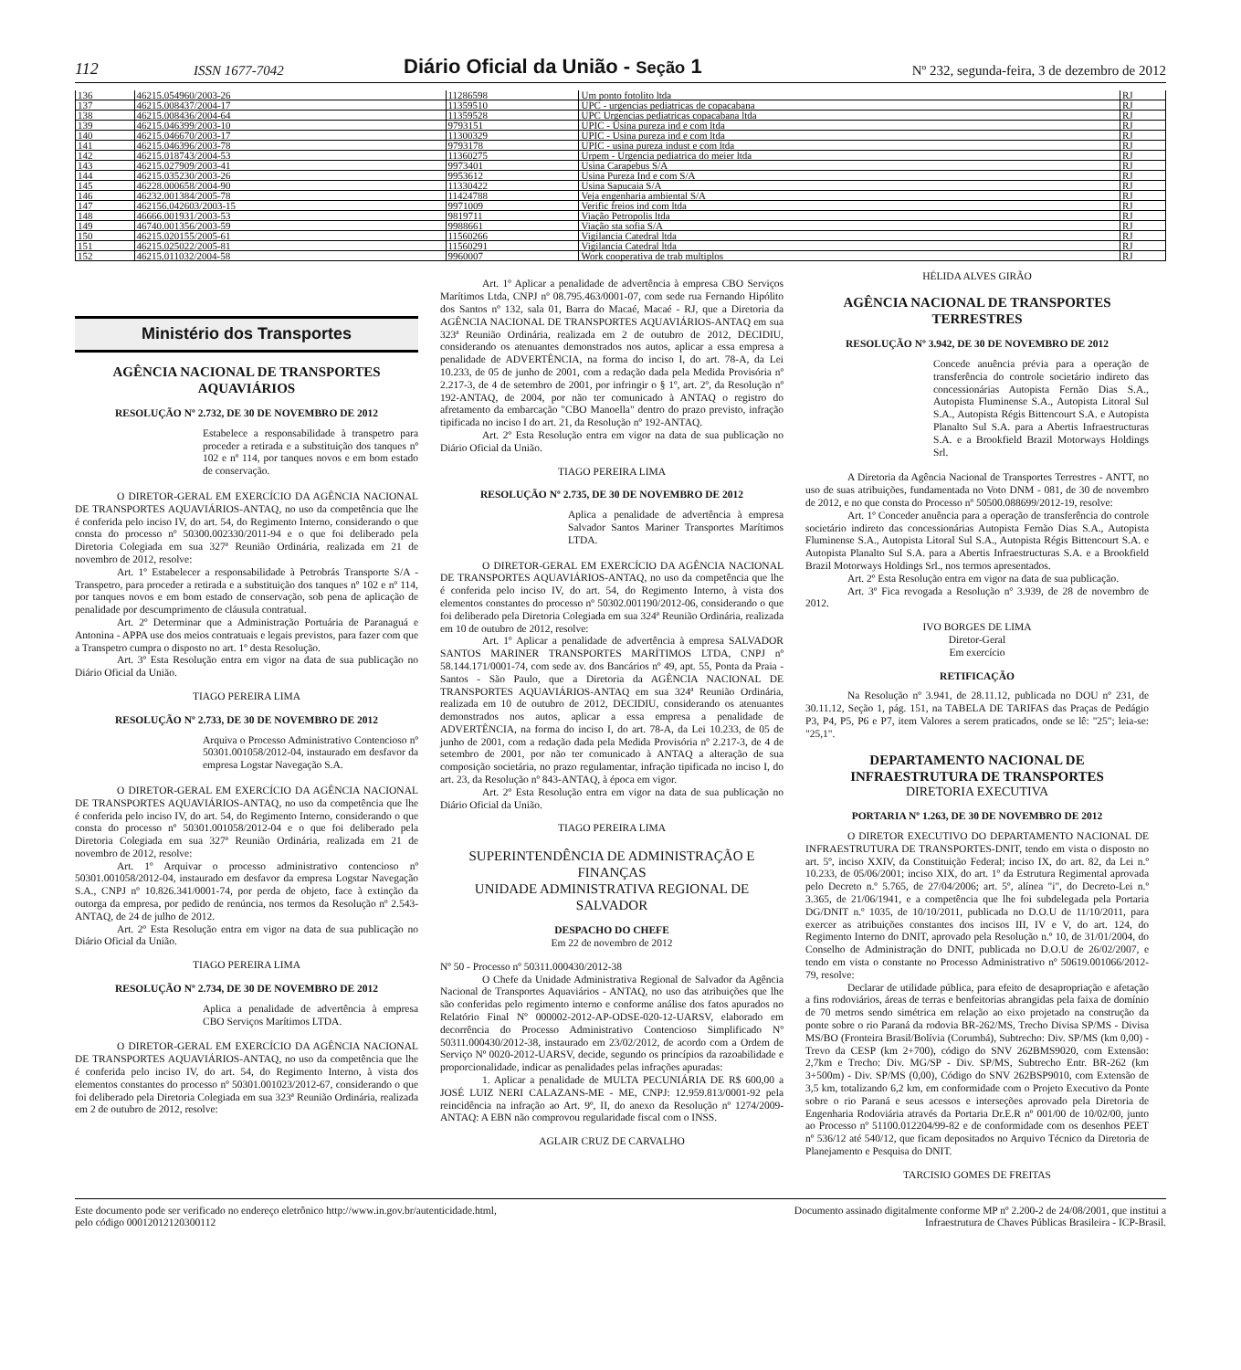112 ISSN 1677-7042 Diário Oficial da União - Seção 1 Nº 232, segunda-feira, 3 de dezembro de 2012
| 136 | 46215.054960/2003-26 | 11286598 | Um ponto fotolito ltda | RJ |
| 137 | 46215.008437/2004-17 | 11359510 | UPC - urgencias pediatricas de copacabana | RJ |
| 138 | 46215.008436/2004-64 | 11359528 | UPC Urgencias pediatricas copacabana ltda | RJ |
| 139 | 46215.046399/2003-10 | 9793151 | UPIC - Usina pureza ind e com ltda | RJ |
| 140 | 46215.046670/2003-17 | 11300329 | UPIC - Usina pureza ind e com ltda | RJ |
| 141 | 46215.046396/2003-78 | 9793178 | UPIC - usina pureza indust e com ltda | RJ |
| 142 | 46215.018743/2004-53 | 11360275 | Urpem - Urgencia pediatrica do meier ltda | RJ |
| 143 | 46215.027909/2003-41 | 9973401 | Usina Carapebus S/A | RJ |
| 144 | 46215.035230/2003-26 | 9953612 | Usina Pureza Ind e com S/A | RJ |
| 145 | 46228.000658/2004-90 | 11330422 | Usina Sapucaia S/A | RJ |
| 146 | 46232.001384/2005-78 | 11424788 | Veja engenharia ambiental S/A | RJ |
| 147 | 462156.042603/2003-15 | 9971009 | Verific freios ind com ltda | RJ |
| 148 | 46666.001931/2003-53 | 9819711 | Viação Petropolis ltda | RJ |
| 149 | 46740.001356/2003-59 | 9988661 | Viação sta sofia S/A | RJ |
| 150 | 46215.020155/2005-61 | 11560266 | Vigilancia Catedral ltda | RJ |
| 151 | 46215.025022/2005-81 | 11560291 | Vigilancia Catedral ltda | RJ |
| 152 | 46215.011032/2004-58 | 9960007 | Work cooperativa de trab multiplos | RJ |
Ministério dos Transportes
AGÊNCIA NACIONAL DE TRANSPORTES AQUAVIÁRIOS
RESOLUÇÃO Nº 2.732, DE 30 DE NOVEMBRO DE 2012
Estabelece a responsabilidade à transpetro para proceder a retirada e a substituição dos tanques nº 102 e nº 114, por tanques novos e em bom estado de conservação.
O DIRETOR-GERAL EM EXERCÍCIO DA AGÊNCIA NACIONAL DE TRANSPORTES AQUAVIÁRIOS-ANTAQ, no uso da competência que lhe é conferida pelo inciso IV, do art. 54, do Regimento Interno, considerando o que consta do processo nº 50300.002330/2011-94 e o que foi deliberado pela Diretoria Colegiada em sua 327ª Reunião Ordinária, realizada em 21 de novembro de 2012, resolve:
Art. 1º Estabelecer a responsabilidade à Petrobrás Transporte S/A - Transpetro, para proceder a retirada e a substituição dos tanques nº 102 e nº 114, por tanques novos e em bom estado de conservação, sob pena de aplicação de penalidade por descumprimento de cláusula contratual.
Art. 2º Determinar que a Administração Portuária de Paranaguá e Antonina - APPA use dos meios contratuais e legais previstos, para fazer com que a Transpetro cumpra o disposto no art. 1º desta Resolução.
Art. 3º Esta Resolução entra em vigor na data de sua publicação no Diário Oficial da União.
TIAGO PEREIRA LIMA
RESOLUÇÃO Nº 2.733, DE 30 DE NOVEMBRO DE 2012
Arquiva o Processo Administrativo Contencioso nº 50301.001058/2012-04, instaurado em desfavor da empresa Logstar Navegação S.A.
O DIRETOR-GERAL EM EXERCÍCIO DA AGÊNCIA NACIONAL DE TRANSPORTES AQUAVIÁRIOS-ANTAQ, no uso da competência que lhe é conferida pelo inciso IV, do art. 54, do Regimento Interno, considerando o que consta do processo nº 50301.001058/2012-04 e o que foi deliberado pela Diretoria Colegiada em sua 327ª Reunião Ordinária, realizada em 21 de novembro de 2012, resolve:
Art. 1º Arquivar o processo administrativo contencioso nº 50301.001058/2012-04, instaurado em desfavor da empresa Logstar Navegação S.A., CNPJ nº 10.826.341/0001-74, por perda de objeto, face à extinção da outorga da empresa, por pedido de renúncia, nos termos da Resolução nº 2.543- ANTAQ, de 24 de julho de 2012.
Art. 2º Esta Resolução entra em vigor na data de sua publicação no Diário Oficial da União.
TIAGO PEREIRA LIMA
RESOLUÇÃO Nº 2.734, DE 30 DE NOVEMBRO DE 2012
Aplica a penalidade de advertência à empresa CBO Serviços Marítimos LTDA.
O DIRETOR-GERAL EM EXERCÍCIO DA AGÊNCIA NACIONAL DE TRANSPORTES AQUAVIÁRIOS-ANTAQ, no uso da competência que lhe é conferida pelo inciso IV, do art. 54, do Regimento Interno, à vista dos elementos constantes do processo nº 50301.001023/2012-67, considerando o que foi deliberado pela Diretoria Colegiada em sua 323ª Reunião Ordinária, realizada em 2 de outubro de 2012, resolve:
Art. 1º Aplicar a penalidade de advertência à empresa CBO Serviços Marítimos Ltda, CNPJ nº 08.795.463/0001-07, com sede rua Fernando Hipólito dos Santos nº 132, sala 01, Barra do Macaé, Macaé - RJ, que a Diretoria da AGÊNCIA NACIONAL DE TRANSPORTES AQUAVIÁRIOS-ANTAQ em sua 323ª Reunião Ordinária, realizada em 2 de outubro de 2012, DECIDIU, considerando os atenuantes demonstrados nos autos, aplicar a essa empresa a penalidade de ADVERTÊNCIA, na forma do inciso I, do art. 78-A, da Lei 10.233, de 05 de junho de 2001, com a redação dada pela Medida Provisória nº 2.217-3, de 4 de setembro de 2001, por infringir o § 1º, art. 2º, da Resolução nº 192-ANTAQ, de 2004, por não ter comunicado à ANTAQ o registro do afretamento da embarcação "CBO Manoella" dentro do prazo previsto, infração tipificada no inciso I do art. 21, da Resolução nº 192-ANTAQ.
Art. 2º Esta Resolução entra em vigor na data de sua publicação no Diário Oficial da União.
TIAGO PEREIRA LIMA
RESOLUÇÃO Nº 2.735, DE 30 DE NOVEMBRO DE 2012
Aplica a penalidade de advertência à empresa Salvador Santos Mariner Transportes Marítimos LTDA.
O DIRETOR-GERAL EM EXERCÍCIO DA AGÊNCIA NACIONAL DE TRANSPORTES AQUAVIÁRIOS-ANTAQ, no uso da competência que lhe é conferida pelo inciso IV, do art. 54, do Regimento Interno, à vista dos elementos constantes do processo nº 50302.001190/2012-06, considerando o que foi deliberado pela Diretoria Colegiada em sua 324ª Reunião Ordinária, realizada em 10 de outubro de 2012, resolve:
Art. 1º Aplicar a penalidade de advertência à empresa SALVADOR SANTOS MARINER TRANSPORTES MARÍTIMOS LTDA, CNPJ nº 58.144.171/0001-74, com sede av. dos Bancários nº 49, apt. 55, Ponta da Praia - Santos - São Paulo, que a Diretoria da AGÊNCIA NACIONAL DE TRANSPORTES AQUAVIÁRIOS-ANTAQ em sua 324ª Reunião Ordinária, realizada em 10 de outubro de 2012, DECIDIU, considerando os atenuantes demonstrados nos autos, aplicar a essa empresa a penalidade de ADVERTÊNCIA, na forma do inciso I, do art. 78-A, da Lei 10.233, de 05 de junho de 2001, com a redação dada pela Medida Provisória nº 2.217-3, de 4 de setembro de 2001, por não ter comunicado à ANTAQ a alteração de sua composição societária, no prazo regulamentar, infração tipificada no inciso I, do art. 23, da Resolução nº 843-ANTAQ, à época em vigor.
Art. 2º Esta Resolução entra em vigor na data de sua publicação no Diário Oficial da União.
TIAGO PEREIRA LIMA
SUPERINTENDÊNCIA DE ADMINISTRAÇÃO E FINANÇAS
UNIDADE ADMINISTRATIVA REGIONAL DE SALVADOR
DESPACHO DO CHEFE
Em 22 de novembro de 2012
Nº 50 - Processo nº 50311.000430/2012-38
O Chefe da Unidade Administrativa Regional de Salvador da Agência Nacional de Transportes Aquaviários - ANTAQ, no uso das atribuições que lhe são conferidas pelo regimento interno e conforme análise dos fatos apurados no Relatório Final Nº 000002-2012-AP-ODSE-020-12-UARSV, elaborado em decorrência do Processo Administrativo Contencioso Simplificado Nº 50311.000430/2012-38, instaurado em 23/02/2012, de acordo com a Ordem de Serviço Nº 0020-2012-UARSV, decide, segundo os princípios da razoabilidade e proporcionalidade, indicar as penalidades pelas infrações apuradas:
1. Aplicar a penalidade de MULTA PECUNIÁRIA DE R$ 600,00 a JOSÉ LUIZ NERI CALAZANS-ME - ME, CNPJ: 12.959.813/0001-92 pela reincidência na infração ao Art. 9º, II, do anexo da Resolução nº 1274/2009-ANTAQ: A EBN não comprovou regularidade fiscal com o INSS.
AGLAIR CRUZ DE CARVALHO
HÉLIDA ALVES GIRÃO
AGÊNCIA NACIONAL DE TRANSPORTES TERRESTRES
RESOLUÇÃO Nº 3.942, DE 30 DE NOVEMBRO DE 2012
Concede anuência prévia para a operação de transferência do controle societário indireto das concessionárias Autopista Fernão Dias S.A., Autopista Fluminense S.A., Autopista Litoral Sul S.A., Autopista Régis Bittencourt S.A. e Autopista Planalto Sul S.A. para a Abertis Infraestructuras S.A. e a Brookfield Brazil Motorways Holdings Srl.
A Diretoria da Agência Nacional de Transportes Terrestres - ANTT, no uso de suas atribuições, fundamentada no Voto DNM - 081, de 30 de novembro de 2012, e no que consta do Processo nº 50500.088699/2012-19, resolve:
Art. 1º Conceder anuência para a operação de transferência do controle societário indireto das concessionárias Autopista Fernão Dias S.A., Autopista Fluminense S.A., Autopista Litoral Sul S.A., Autopista Régis Bittencourt S.A. e Autopista Planalto Sul S.A. para a Abertis Infraestructuras S.A. e a Brookfield Brazil Motorways Holdings Srl., nos termos apresentados.
Art. 2º Esta Resolução entra em vigor na data de sua publicação.
Art. 3º Fica revogada a Resolução nº 3.939, de 28 de novembro de 2012.
IVO BORGES DE LIMA
Diretor-Geral
Em exercício
RETIFICAÇÃO
Na Resolução nº 3.941, de 28.11.12, publicada no DOU nº 231, de 30.11.12, Seção 1, pág. 151, na TABELA DE TARIFAS das Praças de Pedágio P3, P4, P5, P6 e P7, item Valores a serem praticados, onde se lê: "25"; leia-se: "25,1".
DEPARTAMENTO NACIONAL DE INFRAESTRUTURA DE TRANSPORTES
DIRETORIA EXECUTIVA
PORTARIA Nº 1.263, DE 30 DE NOVEMBRO DE 2012
O DIRETOR EXECUTIVO DO DEPARTAMENTO NACIONAL DE INFRAESTRUTURA DE TRANSPORTES-DNIT, tendo em vista o disposto no art. 5º, inciso XXIV, da Constituição Federal; inciso IX, do art. 82, da Lei n.º 10.233, de 05/06/2001; inciso XIX, do art. 1º da Estrutura Regimental aprovada pelo Decreto n.º 5.765, de 27/04/2006; art. 5º, alínea "i", do Decreto-Lei n.º 3.365, de 21/06/1941, e a competência que lhe foi subdelegada pela Portaria DG/DNIT n.º 1035, de 10/10/2011, publicada no D.O.U de 11/10/2011, para exercer as atribuições constantes dos incisos III, IV e V, do art. 124, do Regimento Interno do DNIT, aprovado pela Resolução n.º 10, de 31/01/2004, do Conselho de Administração do DNIT, publicada no D.O.U de 26/02/2007, e tendo em vista o constante no Processo Administrativo nº 50619.001066/2012-79, resolve:
Declarar de utilidade pública, para efeito de desapropriação e afetação a fins rodoviários, áreas de terras e benfeitorias abrangidas pela faixa de domínio de 70 metros sendo simétrica em relação ao eixo projetado na construção da ponte sobre o rio Paraná da rodovia BR-262/MS, Trecho Divisa SP/MS - Divisa MS/BO (Fronteira Brasil/Bolívia (Corumbá), Subtrecho: Div. SP/MS (km 0,00) - Trevo da CESP (km 2+700), código do SNV 262BMS9020, com Extensão: 2,7km e Trecho: Div. MG/SP - Div. SP/MS, Subtrecho Entr. BR-262 (km 3+500m) - Div. SP/MS (0,00), Código do SNV 262BSP9010, com Extensão de 3,5 km, totalizando 6,2 km, em conformidade com o Projeto Executivo da Ponte sobre o rio Paraná e seus acessos e interseções aprovado pela Diretoria de Engenharia Rodoviária através da Portaria Dr.E.R nº 001/00 de 10/02/00, junto ao Processo nº 51100.012204/99-82 e de conformidade com os desenhos PEET nº 536/12 até 540/12, que ficam depositados no Arquivo Técnico da Diretoria de Planejamento e Pesquisa do DNIT.
TARCISIO GOMES DE FREITAS
Este documento pode ser verificado no endereço eletrônico http://www.in.gov.br/autenticidade.html,
pelo código 00012012120300112
Documento assinado digitalmente conforme MP nº 2.200-2 de 24/08/2001, que institui a
Infraestrutura de Chaves Públicas Brasileira - ICP-Brasil.